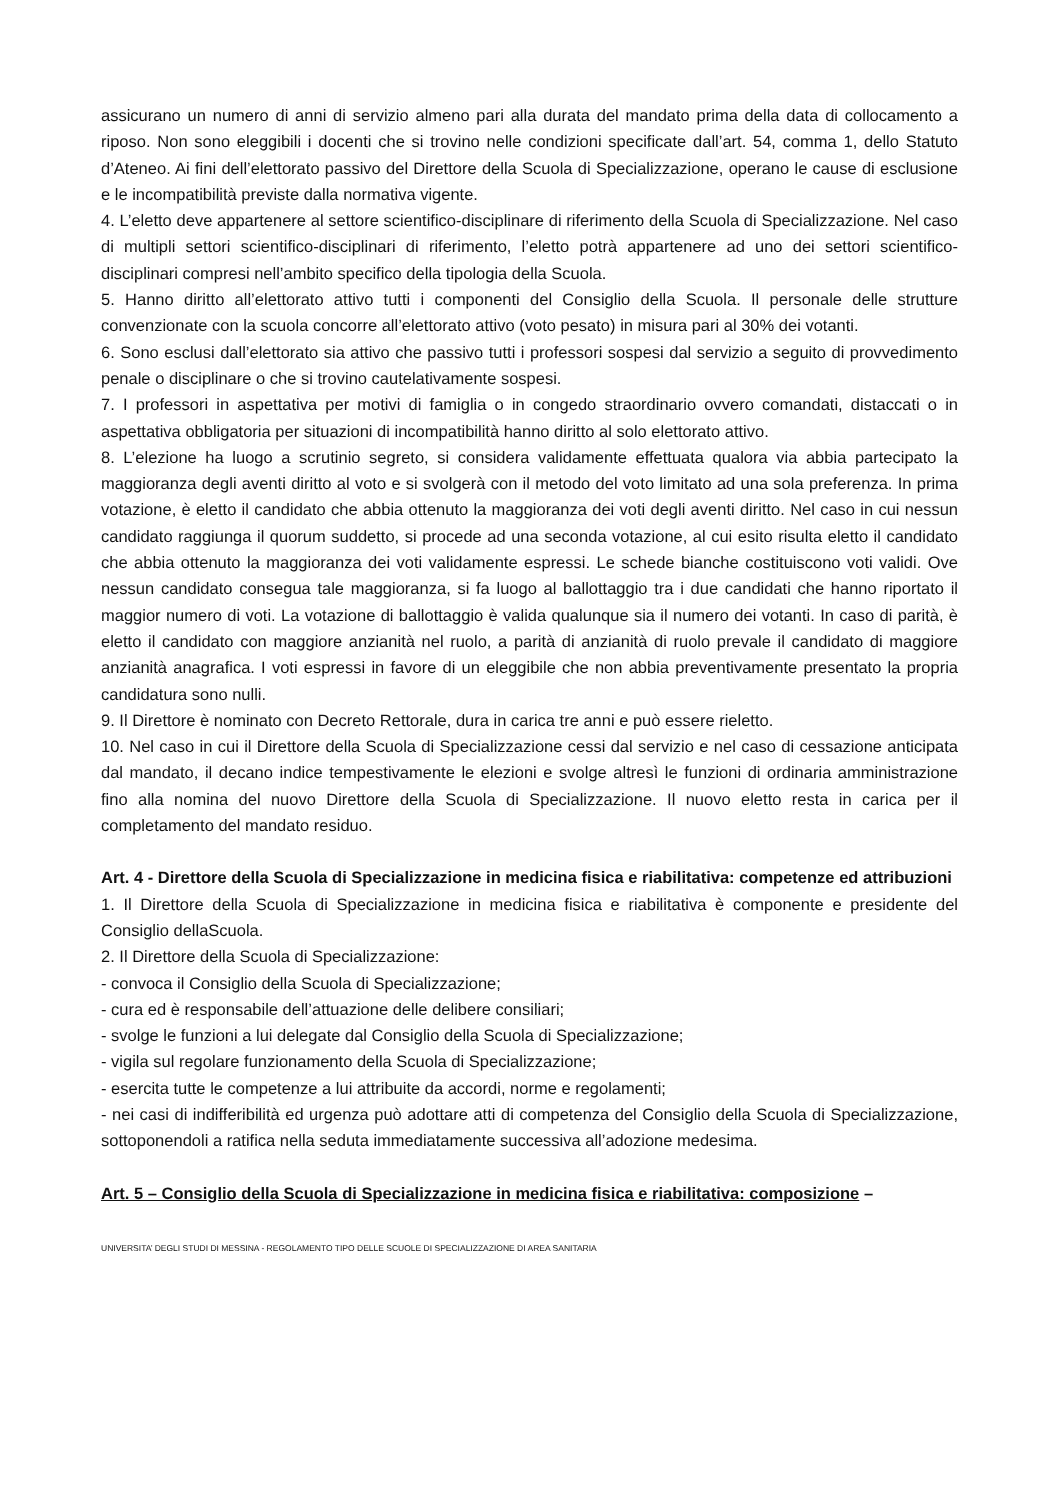assicurano un numero di anni di servizio almeno pari alla durata del mandato prima della data di collocamento a riposo. Non sono eleggibili i docenti che si trovino nelle condizioni specificate dall’art. 54, comma 1, dello Statuto d’Ateneo. Ai fini dell’elettorato passivo del Direttore della Scuola di Specializzazione, operano le cause di esclusione e le incompatibilità previste dalla normativa vigente.
4. L’eletto deve appartenere al settore scientifico-disciplinare di riferimento della Scuola di Specializzazione. Nel caso di multipli settori scientifico-disciplinari di riferimento, l’eletto potrà appartenere ad uno dei settori scientifico-disciplinari compresi nell’ambito specifico della tipologia della Scuola.
5. Hanno diritto all’elettorato attivo tutti i componenti del Consiglio della Scuola. Il personale delle strutture convenzionate con la scuola concorre all’elettorato attivo (voto pesato) in misura pari al 30% dei votanti.
6. Sono esclusi dall’elettorato sia attivo che passivo tutti i professori sospesi dal servizio a seguito di provvedimento penale o disciplinare o che si trovino cautelativamente sospesi.
7. I professori in aspettativa per motivi di famiglia o in congedo straordinario ovvero comandati, distaccati o in aspettativa obbligatoria per situazioni di incompatibilità hanno diritto al solo elettorato attivo.
8. L’elezione ha luogo a scrutinio segreto, si considera validamente effettuata qualora via abbia partecipato la maggioranza degli aventi diritto al voto e si svolgerà con il metodo del voto limitato ad una sola preferenza. In prima votazione, è eletto il candidato che abbia ottenuto la maggioranza dei voti degli aventi diritto. Nel caso in cui nessun candidato raggiunga il quorum suddetto, si procede ad una seconda votazione, al cui esito risulta eletto il candidato che abbia ottenuto la maggioranza dei voti validamente espressi. Le schede bianche costituiscono voti validi. Ove nessun candidato consegua tale maggioranza, si fa luogo al ballottaggio tra i due candidati che hanno riportato il maggior numero di voti. La votazione di ballottaggio è valida qualunque sia il numero dei votanti. In caso di parità, è eletto il candidato con maggiore anzianità nel ruolo, a parità di anzianità di ruolo prevale il candidato di maggiore anzianità anagrafica. I voti espressi in favore di un eleggibile che non abbia preventivamente presentato la propria candidatura sono nulli.
9. Il Direttore è nominato con Decreto Rettorale, dura in carica tre anni e può essere rieletto.
10. Nel caso in cui il Direttore della Scuola di Specializzazione cessi dal servizio e nel caso di cessazione anticipata dal mandato, il decano indice tempestivamente le elezioni e svolge altresì le funzioni di ordinaria amministrazione fino alla nomina del nuovo Direttore della Scuola di Specializzazione. Il nuovo eletto resta in carica per il completamento del mandato residuo.
Art. 4 - Direttore della Scuola di Specializzazione in medicina fisica e riabilitativa: competenze ed attribuzioni
1. Il Direttore della Scuola di Specializzazione in medicina fisica e riabilitativa è componente e presidente del Consiglio dellaScuola.
2. Il Direttore della Scuola di Specializzazione:
- convoca il Consiglio della Scuola di Specializzazione;
- cura ed è responsabile dell’attuazione delle delibere consiliari;
- svolge le funzioni a lui delegate dal Consiglio della Scuola di Specializzazione;
- vigila sul regolare funzionamento della Scuola di Specializzazione;
- esercita tutte le competenze a lui attribuite da accordi, norme e regolamenti;
- nei casi di indifferibilità ed urgenza può adottare atti di competenza del Consiglio della Scuola di Specializzazione, sottoponendoli a ratifica nella seduta immediatamente successiva all’adozione medesima.
Art. 5 – Consiglio della Scuola di Specializzazione in medicina fisica e riabilitativa: composizione –
UNIVERSITA’ DEGLI STUDI DI MESSINA - REGOLAMENTO TIPO DELLE SCUOLE DI SPECIALIZZAZIONE DI AREA SANITARIA